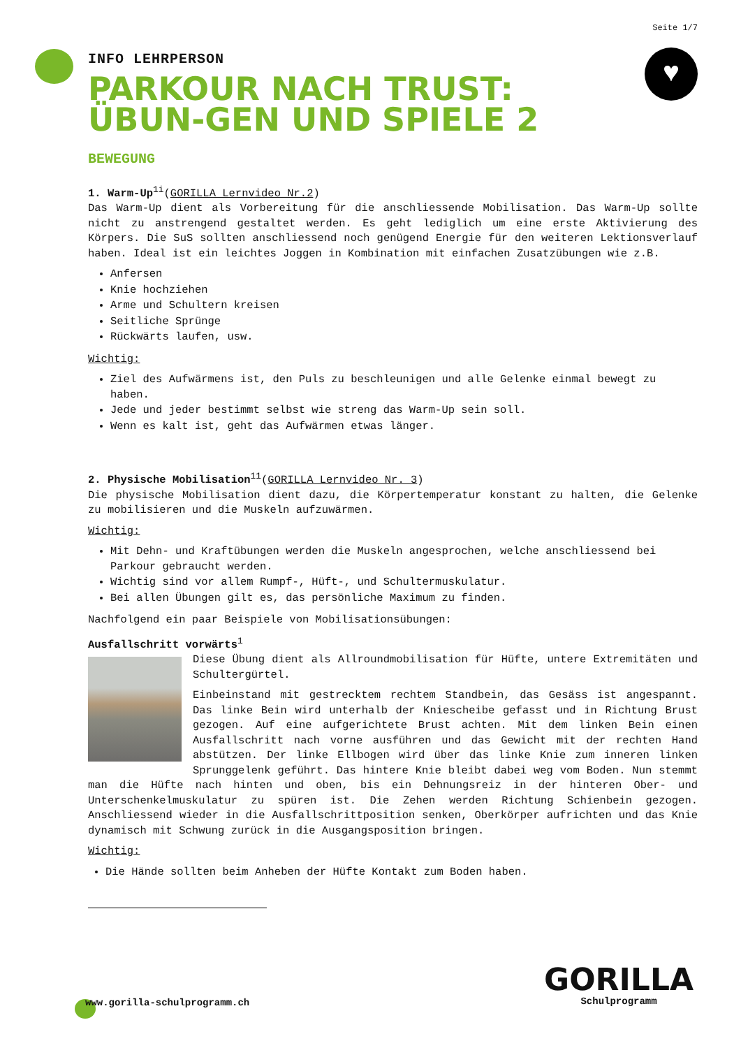♥
Seite 1/7
INFO LEHRPERSON
PARKOUR NACH TRUST: ÜBUN-GEN UND SPIELE 2
BEWEGUNG
1. Warm-Up<sup>1i</sup>(GORILLA Lernvideo Nr.2)
Das Warm-Up dient als Vorbereitung für die anschliessende Mobilisation. Das Warm-Up sollte nicht zu anstrengend gestaltet werden. Es geht lediglich um eine erste Aktivierung des Körpers. Die SuS sollten anschliessend noch genügend Energie für den weiteren Lektionsverlauf haben. Ideal ist ein leichtes Joggen in Kombination mit einfachen Zusatzübungen wie z.B.
Anfersen
Knie hochziehen
Arme und Schultern kreisen
Seitliche Sprünge
Rückwärts laufen, usw.
Wichtig:
Ziel des Aufwärmens ist, den Puls zu beschleunigen und alle Gelenke einmal bewegt zu haben.
Jede und jeder bestimmt selbst wie streng das Warm-Up sein soll.
Wenn es kalt ist, geht das Aufwärmen etwas länger.
2. Physische Mobilisation<sup>11</sup>(GORILLA Lernvideo Nr. 3)
Die physische Mobilisation dient dazu, die Körpertemperatur konstant zu halten, die Gelenke zu mobilisieren und die Muskeln aufzuwärmen.
Wichtig:
Mit Dehn- und Kraftübungen werden die Muskeln angesprochen, welche anschliessend bei Parkour gebraucht werden.
Wichtig sind vor allem Rumpf-, Hüft-, und Schultermuskulatur.
Bei allen Übungen gilt es, das persönliche Maximum zu finden.
Nachfolgend ein paar Beispiele von Mobilisationsübungen:
Ausfallschritt vorwärts<sup>1</sup>
Diese Übung dient als Allroundmobilisation für Hüfte, untere Extremitäten und Schultergürtel.
Einbeinstand mit gestrecktem rechtem Standbein, das Gesäss ist angespannt. Das linke Bein wird unterhalb der Kniescheibe gefasst und in Richtung Brust gezogen. Auf eine aufgerichtete Brust achten. Mit dem linken Bein einen Ausfallschritt nach vorne ausführen und das Gewicht mit der rechten Hand abstützen. Der linke Ellbogen wird über das linke Knie zum inneren linken Sprunggelenk geführt. Das hintere Knie bleibt dabei weg vom Boden. Nun stemmt man die Hüfte nach hinten und oben, bis ein Dehnungsreiz in der hinteren Ober- und Unterschenkelmuskulatur zu spüren ist. Die Zehen werden Richtung Schienbein gezogen. Anschliessend wieder in die Ausfallschrittposition senken, Oberkörper aufrichten und das Knie dynamisch mit Schwung zurück in die Ausgangsposition bringen.
Wichtig:
Die Hände sollten beim Anheben der Hüfte Kontakt zum Boden haben.
www.gorilla-schulprogramm.ch
GORILLA
Schulprogramm